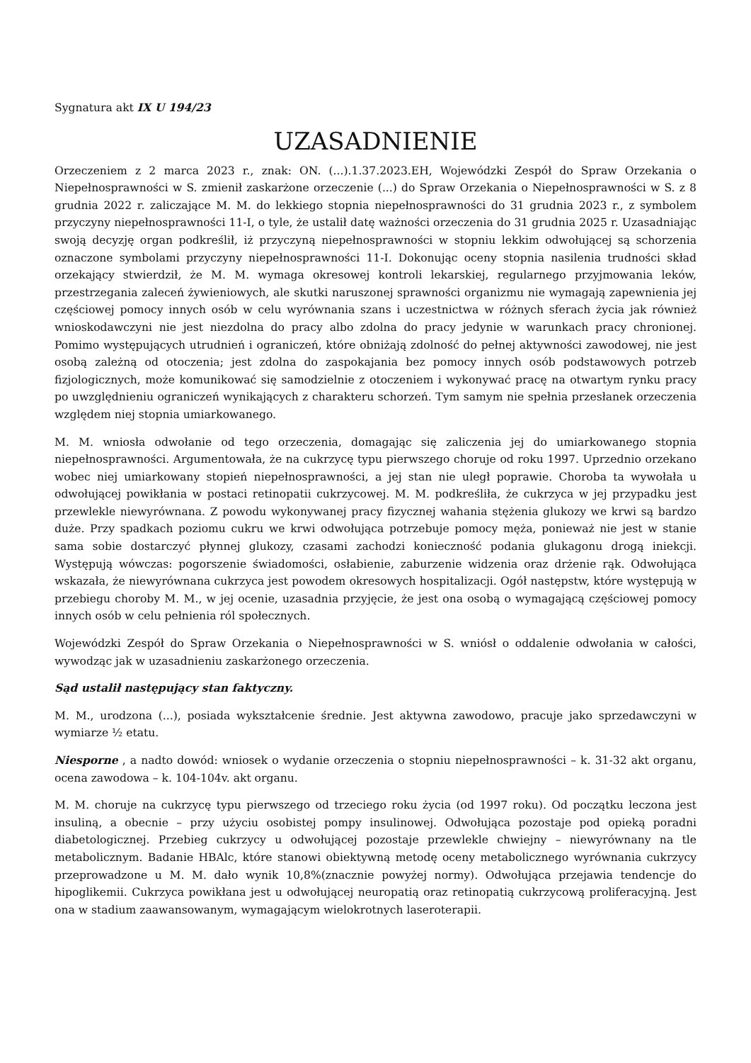Sygnatura akt IX U 194/23
UZASADNIENIE
Orzeczeniem z 2 marca 2023 r., znak: ON. (...).1.37.2023.EH, Wojewódzki Zespół do Spraw Orzekania o Niepełnosprawności w S. zmienił zaskarżone orzeczenie (...) do Spraw Orzekania o Niepełnosprawności w S. z 8 grudnia 2022 r. zaliczające M. M. do lekkiego stopnia niepełnosprawności do 31 grudnia 2023 r., z symbolem przyczyny niepełnosprawności 11-I, o tyle, że ustalił datę ważności orzeczenia do 31 grudnia 2025 r. Uzasadniając swoją decyzję organ podkreślił, iż przyczyną niepełnosprawności w stopniu lekkim odwołującej są schorzenia oznaczone symbolami przyczyny niepełnosprawności 11-I. Dokonując oceny stopnia nasilenia trudności skład orzekający stwierdził, że M. M. wymaga okresowej kontroli lekarskiej, regularnego przyjmowania leków, przestrzegania zaleceń żywieniowych, ale skutki naruszonej sprawności organizmu nie wymagają zapewnienia jej częściowej pomocy innych osób w celu wyrównania szans i uczestnictwa w różnych sferach życia jak również wnioskodawczyni nie jest niezdolna do pracy albo zdolna do pracy jedynie w warunkach pracy chronionej. Pomimo występujących utrudnień i ograniczeń, które obniżają zdolność do pełnej aktywności zawodowej, nie jest osobą zależną od otoczenia; jest zdolna do zaspokajania bez pomocy innych osób podstawowych potrzeb fizjologicznych, może komunikować się samodzielnie z otoczeniem i wykonywać pracę na otwartym rynku pracy po uwzględnieniu ograniczeń wynikających z charakteru schorzeń. Tym samym nie spełnia przesłanek orzeczenia względem niej stopnia umiarkowanego.
M. M. wniosła odwołanie od tego orzeczenia, domagając się zaliczenia jej do umiarkowanego stopnia niepełnosprawności. Argumentowała, że na cukrzycę typu pierwszego choruje od roku 1997. Uprzednio orzekano wobec niej umiarkowany stopień niepełnosprawności, a jej stan nie uległ poprawie. Choroba ta wywołała u odwołującej powikłania w postaci retinopatii cukrzycowej. M. M. podkreśliła, że cukrzyca w jej przypadku jest przewlekle niewyrównana. Z powodu wykonywanej pracy fizycznej wahania stężenia glukozy we krwi są bardzo duże. Przy spadkach poziomu cukru we krwi odwołująca potrzebuje pomocy męża, ponieważ nie jest w stanie sama sobie dostarczyć płynnej glukozy, czasami zachodzi konieczność podania glukagonu drogą iniekcji. Występują wówczas: pogorszenie świadomości, osłabienie, zaburzenie widzenia oraz drżenie rąk. Odwołująca wskazała, że niewyrównana cukrzyca jest powodem okresowych hospitalizacji. Ogół następstw, które występują w przebiegu choroby M. M., w jej ocenie, uzasadnia przyjęcie, że jest ona osobą o wymagającą częściowej pomocy innych osób w celu pełnienia ról społecznych.
Wojewódzki Zespół do Spraw Orzekania o Niepełnosprawności w S. wniósł o oddalenie odwołania w całości, wywodząc jak w uzasadnieniu zaskarżonego orzeczenia.
Sąd ustalił następujący stan faktyczny.
M. M., urodzona (...), posiada wykształcenie średnie. Jest aktywna zawodowo, pracuje jako sprzedawczyni w wymiarze ½ etatu.
Niesporne , a nadto dowód: wniosek o wydanie orzeczenia o stopniu niepełnosprawności – k. 31-32 akt organu, ocena zawodowa – k. 104-104v. akt organu.
M. M. choruje na cukrzycę typu pierwszego od trzeciego roku życia (od 1997 roku). Od początku leczona jest insuliną, a obecnie – przy użyciu osobistej pompy insulinowej. Odwołująca pozostaje pod opieką poradni diabetologicznej. Przebieg cukrzycy u odwołującej pozostaje przewlekle chwiejny – niewyrównany na tle metabolicznym. Badanie HBAlc, które stanowi obiektywną metodę oceny metabolicznego wyrównania cukrzycy przeprowadzone u M. M. dało wynik 10,8%(znacznie powyżej normy). Odwołująca przejawia tendencje do hipoglikemii. Cukrzyca powikłana jest u odwołującej neuropatią oraz retinopatią cukrzycową proliferacyjną. Jest ona w stadium zaawansowanym, wymagającym wielokrotnych laseroterapii.